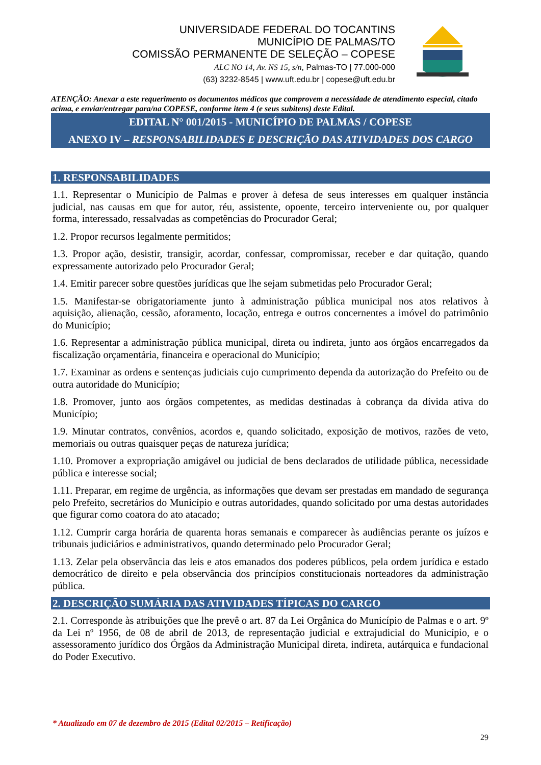UNIVERSIDADE FEDERAL DO TOCANTINS
MUNICÍPIO DE PALMAS/TO
COMISSÃO PERMANENTE DE SELEÇÃO – COPESE
ALC NO 14, Av. NS 15, s/n, Palmas-TO | 77.000-000
(63) 3232-8545 | www.uft.edu.br | copese@uft.edu.br
ATENÇÃO: Anexar a este requerimento os documentos médicos que comprovem a necessidade de atendimento especial, citado acima, e enviar/entregar para/na COPESE, conforme item 4 (e seus subitens) deste Edital.
EDITAL N° 001/2015 - MUNICÍPIO DE PALMAS / COPESE
ANEXO IV – RESPONSABILIDADES E DESCRIÇÃO DAS ATIVIDADES DOS CARGO
1. RESPONSABILIDADES
1.1. Representar o Município de Palmas e prover à defesa de seus interesses em qualquer instância judicial, nas causas em que for autor, réu, assistente, opoente, terceiro interveniente ou, por qualquer forma, interessado, ressalvadas as competências do Procurador Geral;
1.2. Propor recursos legalmente permitidos;
1.3. Propor ação, desistir, transigir, acordar, confessar, compromissar, receber e dar quitação, quando expressamente autorizado pelo Procurador Geral;
1.4. Emitir parecer sobre questões jurídicas que lhe sejam submetidas pelo Procurador Geral;
1.5. Manifestar-se obrigatoriamente junto à administração pública municipal nos atos relativos à aquisição, alienação, cessão, aforamento, locação, entrega e outros concernentes a imóvel do patrimônio do Município;
1.6. Representar a administração pública municipal, direta ou indireta, junto aos órgãos encarregados da fiscalização orçamentária, financeira e operacional do Município;
1.7. Examinar as ordens e sentenças judiciais cujo cumprimento dependa da autorização do Prefeito ou de outra autoridade do Município;
1.8. Promover, junto aos órgãos competentes, as medidas destinadas à cobrança da dívida ativa do Município;
1.9. Minutar contratos, convênios, acordos e, quando solicitado, exposição de motivos, razões de veto, memoriais ou outras quaisquer peças de natureza jurídica;
1.10. Promover a expropriação amigável ou judicial de bens declarados de utilidade pública, necessidade pública e interesse social;
1.11. Preparar, em regime de urgência, as informações que devam ser prestadas em mandado de segurança pelo Prefeito, secretários do Município e outras autoridades, quando solicitado por uma destas autoridades que figurar como coatora do ato atacado;
1.12. Cumprir carga horária de quarenta horas semanais e comparecer às audiências perante os juízos e tribunais judiciários e administrativos, quando determinado pelo Procurador Geral;
1.13. Zelar pela observância das leis e atos emanados dos poderes públicos, pela ordem jurídica e estado democrático de direito e pela observância dos princípios constitucionais norteadores da administração pública.
2. DESCRIÇÃO SUMÁRIA DAS ATIVIDADES TÍPICAS DO CARGO
2.1. Corresponde às atribuições que lhe prevê o art. 87 da Lei Orgânica do Município de Palmas e o art. 9º da Lei nº 1956, de 08 de abril de 2013, de representação judicial e extrajudicial do Município, e o assessoramento jurídico dos Órgãos da Administração Municipal direta, indireta, autárquica e fundacional do Poder Executivo.
* Atualizado em 07 de dezembro de 2015 (Edital 02/2015 – Retificação)
29